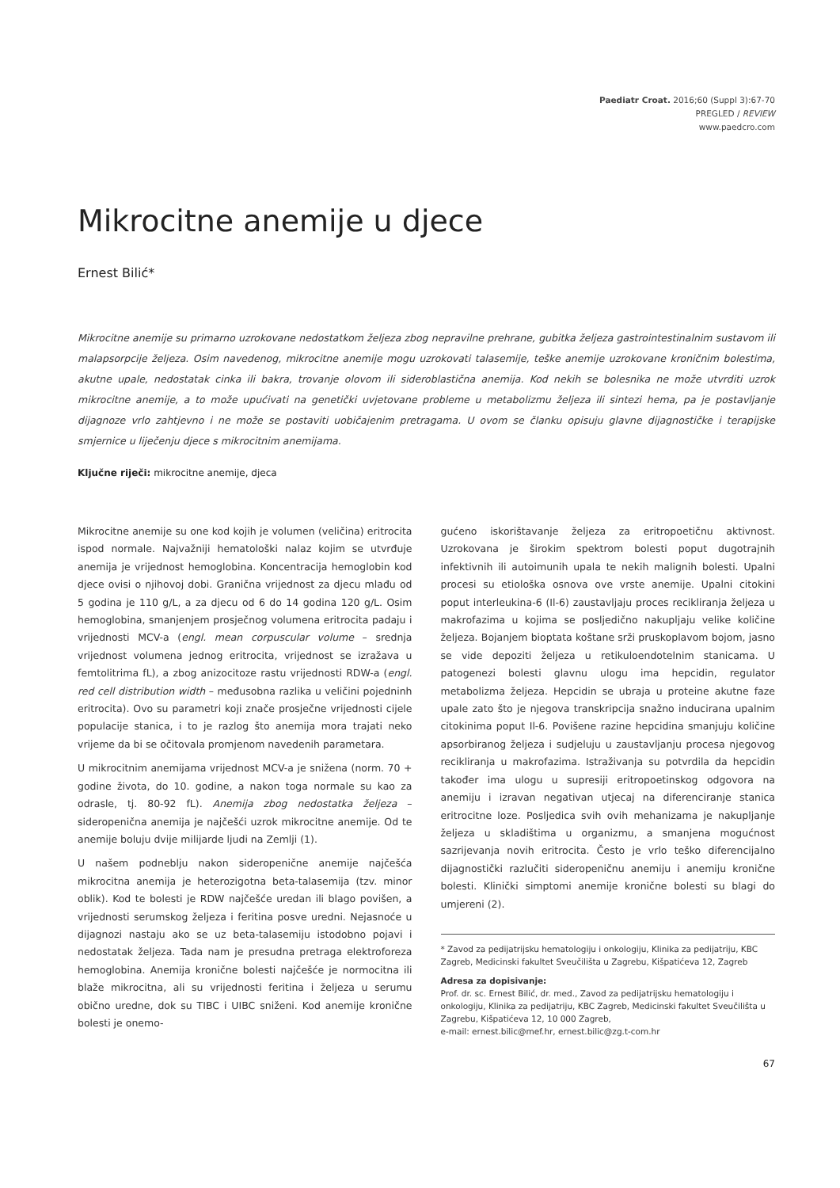Paediatr Croat. 2016;60 (Suppl 3):67-70
PREGLED / REVIEW
www.paedcro.com
Mikrocitne anemije u djece
Ernest Bilić*
Mikrocitne anemije su primarno uzrokovane nedostatkom željeza zbog nepravilne prehrane, gubitka željeza gastrointestinalnim sustavom ili malapsorpcije željeza. Osim navedenog, mikrocitne anemije mogu uzrokovati talasemije, teške anemije uzrokovane kroničnim bolestima, akutne upale, nedostatak cinka ili bakra, trovanje olovom ili sideroblastična anemija. Kod nekih se bolesnika ne može utvrditi uzrok mikrocitne anemije, a to može upućivati na genetički uvjetovane probleme u metabolizmu željeza ili sintezi hema, pa je postavljanje dijagnoze vrlo zahtjevno i ne može se postaviti uobičajenim pretragama. U ovom se članku opisuju glavne dijagnostičke i terapijske smjernice u liječenju djece s mikrocitnim anemijama.
Ključne riječi: mikrocitne anemije, djeca
Mikrocitne anemije su one kod kojih je volumen (veličina) eritrocita ispod normale. Najvažniji hematološki nalaz kojim se utvrđuje anemija je vrijednost hemoglobina. Koncentracija hemoglobin kod djece ovisi o njihovoj dobi. Granična vrijednost za djecu mlađu od 5 godina je 110 g/L, a za djecu od 6 do 14 godina 120 g/L. Osim hemoglobina, smanjenjem prosječnog volumena eritrocita padaju i vrijednosti MCV-a (engl. mean corpuscular volume – srednja vrijednost volumena jednog eritrocita, vrijednost se izražava u femtolitrima fL), a zbog anizocitoze rastu vrijednosti RDW-a (engl. red cell distribution width – međusobna razlika u veličini pojedninh eritrocita). Ovo su parametri koji znače prosječne vrijednosti cijele populacije stanica, i to je razlog što anemija mora trajati neko vrijeme da bi se očitovala promjenom navedenih parametara.
U mikrocitnim anemijama vrijednost MCV-a je snižena (norm. 70 + godine života, do 10. godine, a nakon toga normale su kao za odrasle, tj. 80-92 fL). Anemija zbog nedostatka željeza – sideropenična anemija je najčešći uzrok mikrocitne anemije. Od te anemije boluju dvije milijarde ljudi na Zemlji (1).
U našem podneblju nakon sideropenične anemije najčešća mikrocitna anemija je heterozigotna beta-talasemija (tzv. minor oblik). Kod te bolesti je RDW najčešće uredan ili blago povišen, a vrijednosti serumskog željeza i feritina posve uredni. Nejasnoće u dijagnozi nastaju ako se uz beta-talasemiju istodobno pojavi i nedostatak željeza. Tada nam je presudna pretraga elektroforeza hemoglobina. Anemija kronične bolesti najčešće je normocitna ili blaže mikrocitna, ali su vrijednosti feritina i željeza u serumu obično uredne, dok su TIBC i UIBC sniženi. Kod anemije kronične bolesti je onemo-
gućeno iskorištavanje željeza za eritropoetičnu aktivnost. Uzrokovana je širokim spektrom bolesti poput dugotrajnih infektivnih ili autoimunih upala te nekih malignih bolesti. Upalni procesi su etiološka osnova ove vrste anemije. Upalni citokini poput interleukina-6 (Il-6) zaustavljaju proces recikliranja željeza u makrofazima u kojima se posljedično nakupljaju velike količine željeza. Bojanjem bioptata koštane srži pruskoplavom bojom, jasno se vide depoziti željeza u retikuloendotelnim stanicama. U patogenezi bolesti glavnu ulogu ima hepcidin, regulator metabolizma željeza. Hepcidin se ubraja u proteine akutne faze upale zato što je njegova transkripcija snažno inducirana upalnim citokinima poput Il-6. Povišene razine hepcidina smanjuju količine apsorbiranog željeza i sudjeluju u zaustavljanju procesa njegovog recikliranja u makrofazima. Istraživanja su potvrdila da hepcidin također ima ulogu u supresiji eritropoetinskog odgovora na anemiju i izravan negativan utjecaj na diferenciranje stanica eritrocitne loze. Posljedica svih ovih mehanizama je nakupljanje željeza u skladištima u organizmu, a smanjena mogućnost sazrijevanja novih eritrocita. Često je vrlo teško diferencijalno dijagnostički razlučiti sideropeničnu anemiju i anemiju kronične bolesti. Klinički simptomi anemije kronične bolesti su blagi do umjereni (2).
* Zavod za pedijatrijsku hematologiju i onkologiju, Klinika za pedijatriju, KBC Zagreb, Medicinski fakultet Sveučilišta u Zagrebu, Kišpatićeva 12, Zagreb
Adresa za dopisivanje:
Prof. dr. sc. Ernest Bilić, dr. med., Zavod za pedijatrijsku hematologiju i onkologiju, Klinika za pedijatriju, KBC Zagreb, Medicinski fakultet Sveučilišta u Zagrebu, Kišpatićeva 12, 10 000 Zagreb,
e-mail: ernest.bilic@mef.hr, ernest.bilic@zg.t-com.hr
67